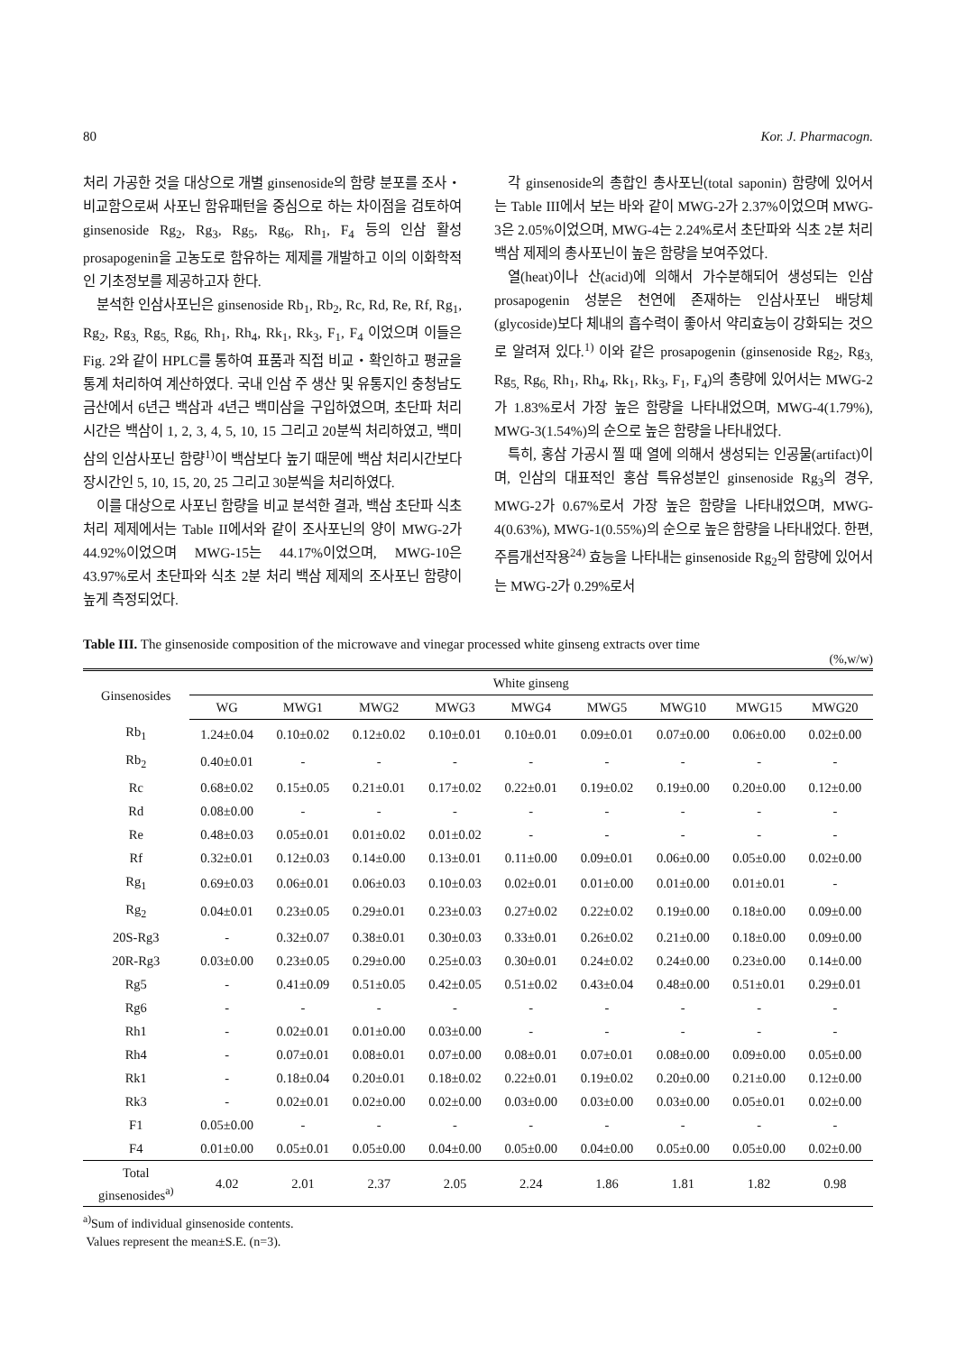80 Kor. J. Pharmacogn.
처리 가공한 것을 대상으로 개별 ginsenoside의 함량 분포를 조사・비교함으로써 사포닌 함유패턴을 중심으로 하는 차이점을 검토하여 ginsenoside Rg<sub>2</sub>, Rg<sub>3</sub>, Rg<sub>5</sub>, Rg<sub>6</sub>, Rh<sub>1</sub>, F<sub>4</sub> 등의 인삼 활성 prosapogenin을 고농도로 함유하는 제제를 개발하고 이의 이화학적인 기초정보를 제공하고자 한다.
분석한 인삼사포닌은 ginsenoside Rb<sub>1</sub>, Rb<sub>2</sub>, Rc, Rd, Re, Rf, Rg<sub>1</sub>, Rg<sub>2</sub>, Rg<sub>3,</sub> Rg<sub>5,</sub> Rg<sub>6,</sub> Rh<sub>1</sub>, Rh<sub>4</sub>, Rk<sub>1</sub>, Rk<sub>3</sub>, F<sub>1</sub>, F<sub>4</sub> 이었으며 이들은 Fig. 2와 같이 HPLC를 통하여 표품과 직접 비교・확인하고 평균을 통계 처리하여 계산하였다. 국내 인삼 주 생산 및 유통지인 충청남도 금산에서 6년근 백삼과 4년근 백미삼을 구입하였으며, 초단파 처리시간은 백삼이 1, 2, 3, 4, 5, 10, 15 그리고 20분씩 처리하였고, 백미삼의 인삼사포닌 함량<sup>1)</sup>이 백삼보다 높기 때문에 백삼 처리시간보다 장시간인 5, 10, 15, 20, 25 그리고 30분씩을 처리하였다.
이를 대상으로 사포닌 함량을 비교 분석한 결과, 백삼 초단파 식초 처리 제제에서는 Table II에서와 같이 조사포닌의 양이 MWG-2가 44.92%이었으며 MWG-15는 44.17%이었으며, MWG-10은 43.97%로서 초단파와 식초 2분 처리 백삼 제제의 조사포닌 함량이 높게 측정되었다.
각 ginsenoside의 총합인 총사포닌(total saponin) 함량에 있어서는 Table III에서 보는 바와 같이 MWG-2가 2.37%이었으며 MWG-3은 2.05%이었으며, MWG-4는 2.24%로서 초단파와 식초 2분 처리 백삼 제제의 총사포닌이 높은 함량을 보여주었다.
열(heat)이나 산(acid)에 의해서 가수분해되어 생성되는 인삼 prosapogenin 성분은 천연에 존재하는 인삼사포닌 배당체(glycoside)보다 체내의 흡수력이 좋아서 약리효능이 강화되는 것으로 알려져 있다.<sup>1)</sup> 이와 같은 prosapogenin (ginsenoside Rg<sub>2</sub>, Rg<sub>3,</sub> Rg<sub>5,</sub> Rg<sub>6,</sub> Rh<sub>1</sub>, Rh<sub>4</sub>, Rk<sub>1</sub>, Rk<sub>3</sub>, F<sub>1</sub>, F<sub>4</sub>)의 총량에 있어서는 MWG-2가 1.83%로서 가장 높은 함량을 나타내었으며, MWG-4(1.79%), MWG-3(1.54%)의 순으로 높은 함량을 나타내었다.
특히, 홍삼 가공시 찔 때 열에 의해서 생성되는 인공물(artifact)이며, 인삼의 대표적인 홍삼 특유성분인 ginsenoside Rg<sub>3</sub>의 경우, MWG-2가 0.67%로서 가장 높은 함량을 나타내었으며, MWG-4(0.63%), MWG-1(0.55%)의 순으로 높은 함량을 나타내었다. 한편, 주름개선작용<sup>24)</sup> 효능을 나타내는 ginsenoside Rg<sub>2</sub>의 함량에 있어서는 MWG-2가 0.29%로서
Table III. The ginsenoside composition of the microwave and vinegar processed white ginseng extracts over time
(%,w/w)
| Ginsenosides | White ginseng | | | | | | | | |
| --- | --- | --- | --- | --- | --- | --- | --- | --- | --- |
| | WG | MWG1 | MWG2 | MWG3 | MWG4 | MWG5 | MWG10 | MWG15 | MWG20 |
| Rb<sub>1</sub> | 1.24±0.04 | 0.10±0.02 | 0.12±0.02 | 0.10±0.01 | 0.10±0.01 | 0.09±0.01 | 0.07±0.00 | 0.06±0.00 | 0.02±0.00 |
| Rb<sub>2</sub> | 0.40±0.01 | - | - | - | - | - | - | - | - |
| Rc | 0.68±0.02 | 0.15±0.05 | 0.21±0.01 | 0.17±0.02 | 0.22±0.01 | 0.19±0.02 | 0.19±0.00 | 0.20±0.00 | 0.12±0.00 |
| Rd | 0.08±0.00 | - | - | - | - | - | - | - | - |
| Re | 0.48±0.03 | 0.05±0.01 | 0.01±0.02 | 0.01±0.02 | - | - | - | - | - |
| Rf | 0.32±0.01 | 0.12±0.03 | 0.14±0.00 | 0.13±0.01 | 0.11±0.00 | 0.09±0.01 | 0.06±0.00 | 0.05±0.00 | 0.02±0.00 |
| Rg<sub>1</sub> | 0.69±0.03 | 0.06±0.01 | 0.06±0.03 | 0.10±0.03 | 0.02±0.01 | 0.01±0.00 | 0.01±0.00 | 0.01±0.01 | - |
| Rg<sub>2</sub> | 0.04±0.01 | 0.23±0.05 | 0.29±0.01 | 0.23±0.03 | 0.27±0.02 | 0.22±0.02 | 0.19±0.00 | 0.18±0.00 | 0.09±0.00 |
| 20S-Rg3 | - | 0.32±0.07 | 0.38±0.01 | 0.30±0.03 | 0.33±0.01 | 0.26±0.02 | 0.21±0.00 | 0.18±0.00 | 0.09±0.00 |
| 20R-Rg3 | 0.03±0.00 | 0.23±0.05 | 0.29±0.00 | 0.25±0.03 | 0.30±0.01 | 0.24±0.02 | 0.24±0.00 | 0.23±0.00 | 0.14±0.00 |
| Rg5 | - | 0.41±0.09 | 0.51±0.05 | 0.42±0.05 | 0.51±0.02 | 0.43±0.04 | 0.48±0.00 | 0.51±0.01 | 0.29±0.01 |
| Rg6 | - | - | - | - | - | - | - | - | - |
| Rh1 | - | 0.02±0.01 | 0.01±0.00 | 0.03±0.00 | - | - | - | - | - |
| Rh4 | - | 0.07±0.01 | 0.08±0.01 | 0.07±0.00 | 0.08±0.01 | 0.07±0.01 | 0.08±0.00 | 0.09±0.00 | 0.05±0.00 |
| Rk1 | - | 0.18±0.04 | 0.20±0.01 | 0.18±0.02 | 0.22±0.01 | 0.19±0.02 | 0.20±0.00 | 0.21±0.00 | 0.12±0.00 |
| Rk3 | - | 0.02±0.01 | 0.02±0.00 | 0.02±0.00 | 0.03±0.00 | 0.03±0.00 | 0.03±0.00 | 0.05±0.01 | 0.02±0.00 |
| F1 | 0.05±0.00 | - | - | - | - | - | - | - | - |
| F4 | 0.01±0.00 | 0.05±0.01 | 0.05±0.00 | 0.04±0.00 | 0.05±0.00 | 0.04±0.00 | 0.05±0.00 | 0.05±0.00 | 0.02±0.00 |
| Total ginsenosides<sup>a)</sup> | 4.02 | 2.01 | 2.37 | 2.05 | 2.24 | 1.86 | 1.81 | 1.82 | 0.98 |
<sup>a)</sup> Sum of individual ginsenoside contents.
Values represent the mean±S.E. (n=3).